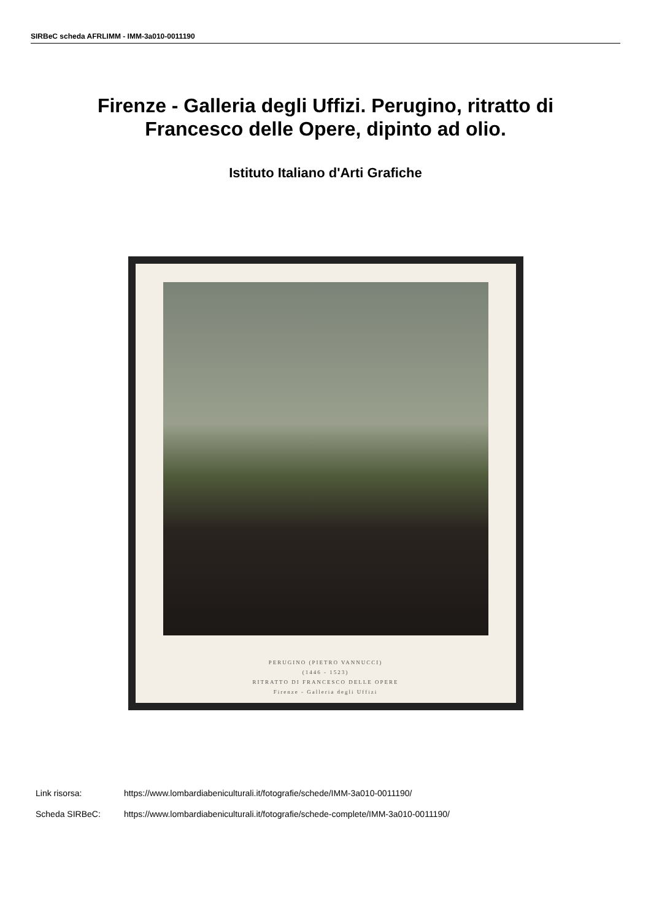SIRBeC scheda AFRLIMM - IMM-3a010-0011190
Firenze - Galleria degli Uffizi. Perugino, ritratto di Francesco delle Opere, dipinto ad olio.
Istituto Italiano d'Arti Grafiche
PERUGINO (PIETRO VANNUCCI)
(1446 - 1523)
RITRATTO DI FRANCESCO DELLE OPERE
Firenze - Galleria degli Uffizi
Link risorsa: https://www.lombardiabeniculturali.it/fotografie/schede/IMM-3a010-0011190/
Scheda SIRBeC: https://www.lombardiabeniculturali.it/fotografie/schede-complete/IMM-3a010-0011190/